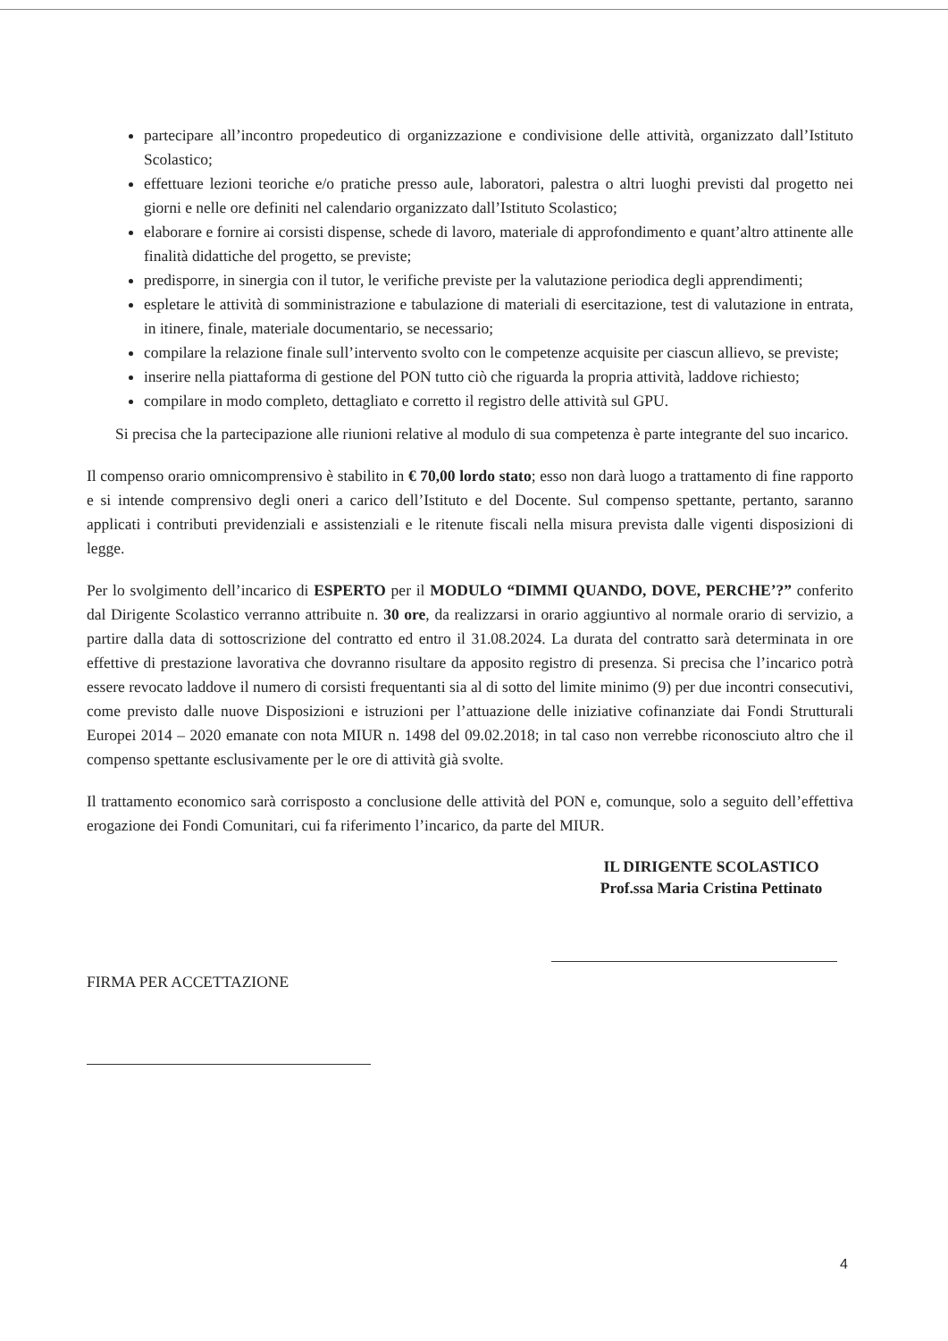partecipare all’incontro propedeutico di organizzazione e condivisione delle attività, organizzato dall’Istituto Scolastico;
effettuare lezioni teoriche e/o pratiche presso aule, laboratori, palestra o altri luoghi previsti dal progetto nei giorni e nelle ore definiti nel calendario organizzato dall’Istituto Scolastico;
elaborare e fornire ai corsisti dispense, schede di lavoro, materiale di approfondimento e quant’altro attinente alle finalità didattiche del progetto, se previste;
predisporre, in sinergia con il tutor, le verifiche previste per la valutazione periodica degli apprendimenti;
espletare le attività di somministrazione e tabulazione di materiali di esercitazione, test di valutazione in entrata, in itinere, finale, materiale documentario, se necessario;
compilare la relazione finale sull’intervento svolto con le competenze acquisite per ciascun allievo, se previste;
inserire nella piattaforma di gestione del PON tutto ciò che riguarda la propria attività, laddove richiesto;
compilare in modo completo, dettagliato e corretto il registro delle attività sul GPU.
Si precisa che la partecipazione alle riunioni relative al modulo di sua competenza è parte integrante del suo incarico.
Il compenso orario omnicomprensivo è stabilito in € 70,00 lordo stato; esso non darà luogo a trattamento di fine rapporto e si intende comprensivo degli oneri a carico dell’Istituto e del Docente. Sul compenso spettante, pertanto, saranno applicati i contributi previdenziali e assistenziali e le ritenute fiscali nella misura prevista dalle vigenti disposizioni di legge.
Per lo svolgimento dell’incarico di ESPERTO per il MODULO “DIMMI QUANDO, DOVE, PERCHE’?” conferito dal Dirigente Scolastico verranno attribuite n. 30 ore, da realizzarsi in orario aggiuntivo al normale orario di servizio, a partire dalla data di sottoscrizione del contratto ed entro il 31.08.2024. La durata del contratto sarà determinata in ore effettive di prestazione lavorativa che dovranno risultare da apposito registro di presenza. Si precisa che l’incarico potrà essere revocato laddove il numero di corsisti frequentanti sia al di sotto del limite minimo (9) per due incontri consecutivi, come previsto dalle nuove Disposizioni e istruzioni per l’attuazione delle iniziative cofinanziate dai Fondi Strutturali Europei 2014 – 2020 emanate con nota MIUR n. 1498 del 09.02.2018; in tal caso non verrebbe riconosciuto altro che il compenso spettante esclusivamente per le ore di attività già svolte.
Il trattamento economico sarà corrisposto a conclusione delle attività del PON e, comunque, solo a seguito dell’effettiva erogazione dei Fondi Comunitari, cui fa riferimento l’incarico, da parte del MIUR.
IL DIRIGENTE SCOLASTICO
Prof.ssa Maria Cristina Pettinato
FIRMA PER ACCETTAZIONE
4